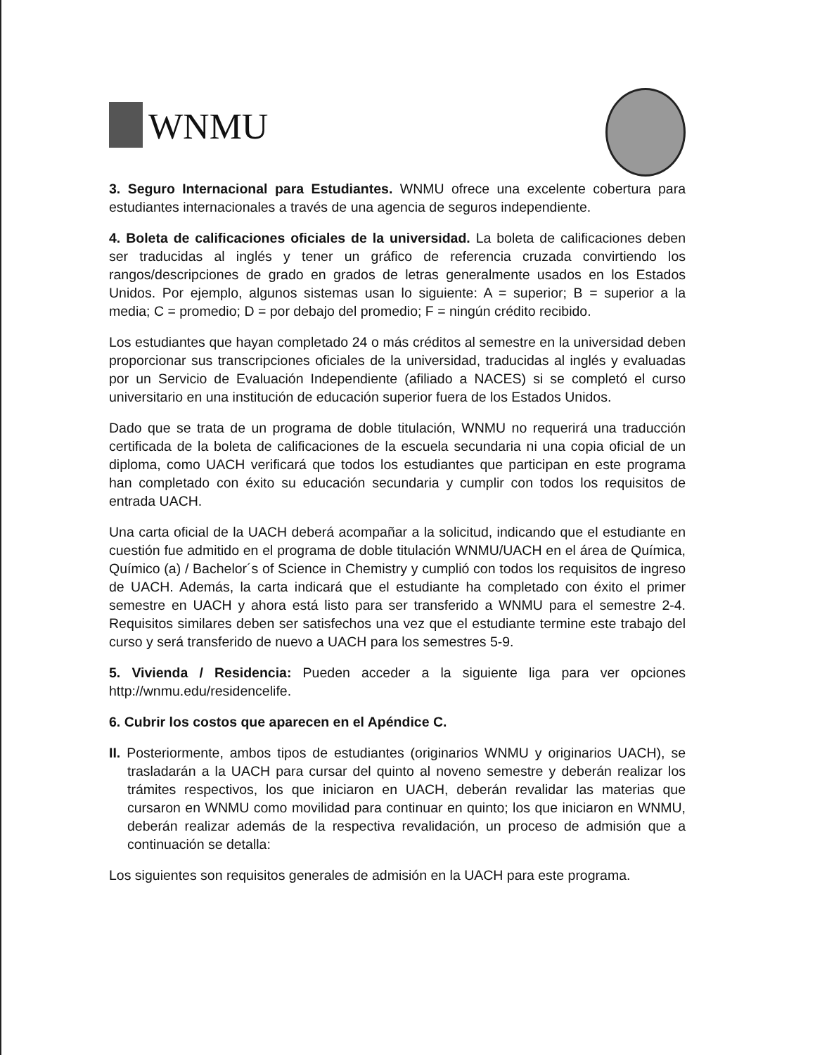WNMU
3. Seguro Internacional para Estudiantes. WNMU ofrece una excelente cobertura para estudiantes internacionales a través de una agencia de seguros independiente.
4. Boleta de calificaciones oficiales de la universidad. La boleta de calificaciones deben ser traducidas al inglés y tener un gráfico de referencia cruzada convirtiendo los rangos/descripciones de grado en grados de letras generalmente usados en los Estados Unidos. Por ejemplo, algunos sistemas usan lo siguiente: A = superior; B = superior a la media; C = promedio; D = por debajo del promedio; F = ningún crédito recibido.
Los estudiantes que hayan completado 24 o más créditos al semestre en la universidad deben proporcionar sus transcripciones oficiales de la universidad, traducidas al inglés y evaluadas por un Servicio de Evaluación Independiente (afiliado a NACES) si se completó el curso universitario en una institución de educación superior fuera de los Estados Unidos.
Dado que se trata de un programa de doble titulación, WNMU no requerirá una traducción certificada de la boleta de calificaciones de la escuela secundaria ni una copia oficial de un diploma, como UACH verificará que todos los estudiantes que participan en este programa han completado con éxito su educación secundaria y cumplir con todos los requisitos de entrada UACH.
Una carta oficial de la UACH deberá acompañar a la solicitud, indicando que el estudiante en cuestión fue admitido en el programa de doble titulación WNMU/UACH en el área de Química, Químico (a) / Bachelor´s of Science in Chemistry y cumplió con todos los requisitos de ingreso de UACH. Además, la carta indicará que el estudiante ha completado con éxito el primer semestre en UACH y ahora está listo para ser transferido a WNMU para el semestre 2-4. Requisitos similares deben ser satisfechos una vez que el estudiante termine este trabajo del curso y será transferido de nuevo a UACH para los semestres 5-9.
5. Vivienda / Residencia: Pueden acceder a la siguiente liga para ver opciones http://wnmu.edu/residencelife.
6. Cubrir los costos que aparecen en el Apéndice C.
II. Posteriormente, ambos tipos de estudiantes (originarios WNMU y originarios UACH), se trasladarán a la UACH para cursar del quinto al noveno semestre y deberán realizar los trámites respectivos, los que iniciaron en UACH, deberán revalidar las materias que cursaron en WNMU como movilidad para continuar en quinto; los que iniciaron en WNMU, deberán realizar además de la respectiva revalidación, un proceso de admisión que a continuación se detalla:
Los siguientes son requisitos generales de admisión en la UACH para este programa.